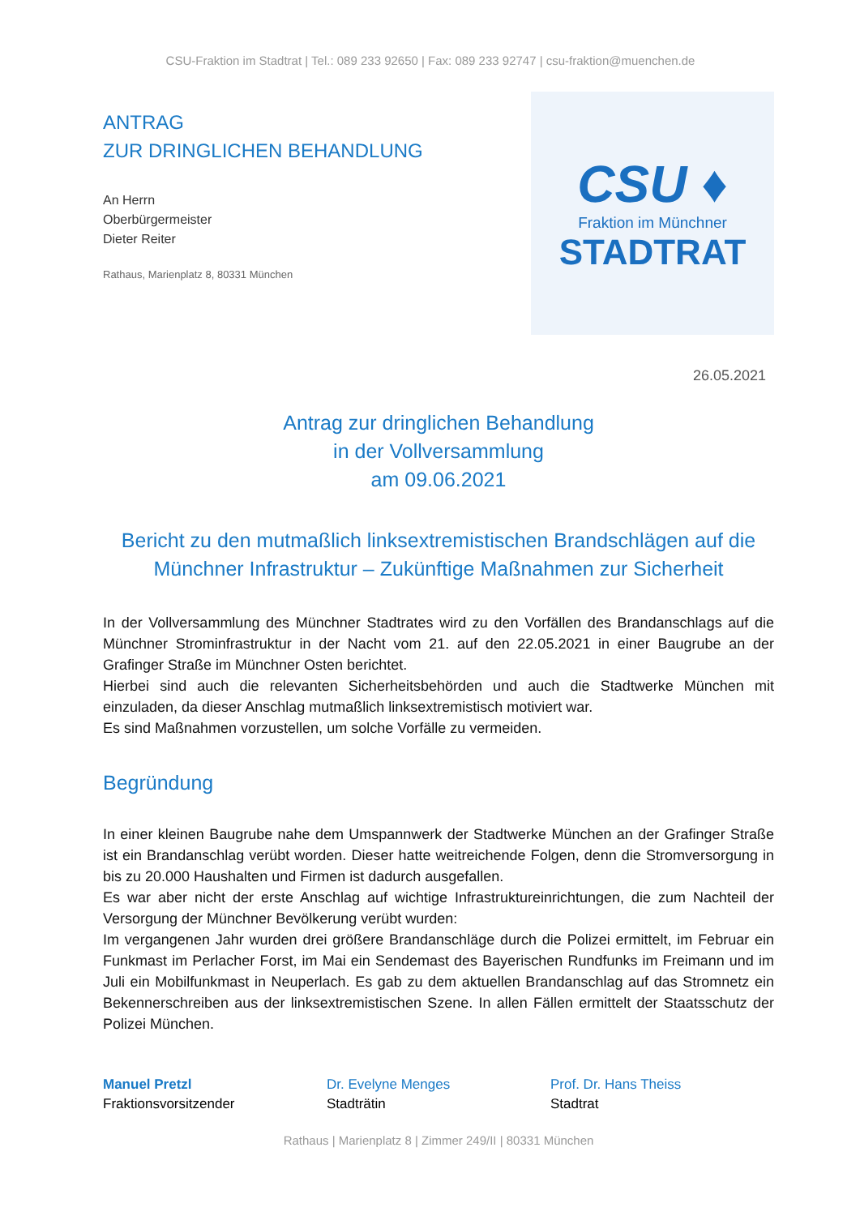CSU-Fraktion im Stadtrat | Tel.: 089 233 92650 | Fax: 089 233 92747 | csu-fraktion@muenchen.de
ANTRAG
ZUR DRINGLICHEN BEHANDLUNG
An Herrn
Oberbürgermeister
Dieter Reiter
Rathaus, Marienplatz 8, 80331 München
CSU ♦
Fraktion im Münchner
STADTRAT
26.05.2021
Antrag zur dringlichen Behandlung
in der Vollversammlung
am 09.06.2021
Bericht zu den mutmaßlich linksextremistischen Brandschlägen auf die Münchner Infrastruktur – Zukünftige Maßnahmen zur Sicherheit
In der Vollversammlung des Münchner Stadtrates wird zu den Vorfällen des Brandanschlags auf die Münchner Strominfrastruktur in der Nacht vom 21. auf den 22.05.2021 in einer Baugrube an der Grafinger Straße im Münchner Osten berichtet.
Hierbei sind auch die relevanten Sicherheitsbehörden und auch die Stadtwerke München mit einzuladen, da dieser Anschlag mutmaßlich linksextremistisch motiviert war.
Es sind Maßnahmen vorzustellen, um solche Vorfälle zu vermeiden.
Begründung
In einer kleinen Baugrube nahe dem Umspannwerk der Stadtwerke München an der Grafinger Straße ist ein Brandanschlag verübt worden. Dieser hatte weitreichende Folgen, denn die Stromversorgung in bis zu 20.000 Haushalten und Firmen ist dadurch ausgefallen.
Es war aber nicht der erste Anschlag auf wichtige Infrastruktureinrichtungen, die zum Nachteil der Versorgung der Münchner Bevölkerung verübt wurden:
Im vergangenen Jahr wurden drei größere Brandanschläge durch die Polizei ermittelt, im Februar ein Funkmast im Perlacher Forst, im Mai ein Sendemast des Bayerischen Rundfunks im Freimann und im Juli ein Mobilfunkmast in Neuperlach. Es gab zu dem aktuellen Brandanschlag auf das Stromnetz ein Bekennerschreiben aus der linksextremistischen Szene. In allen Fällen ermittelt der Staatsschutz der Polizei München.
Manuel Pretzl
Fraktionsvorsitzender
Dr. Evelyne Menges
Stadträtin
Prof. Dr. Hans Theiss
Stadtrat
Rathaus | Marienplatz 8 | Zimmer 249/II | 80331 München